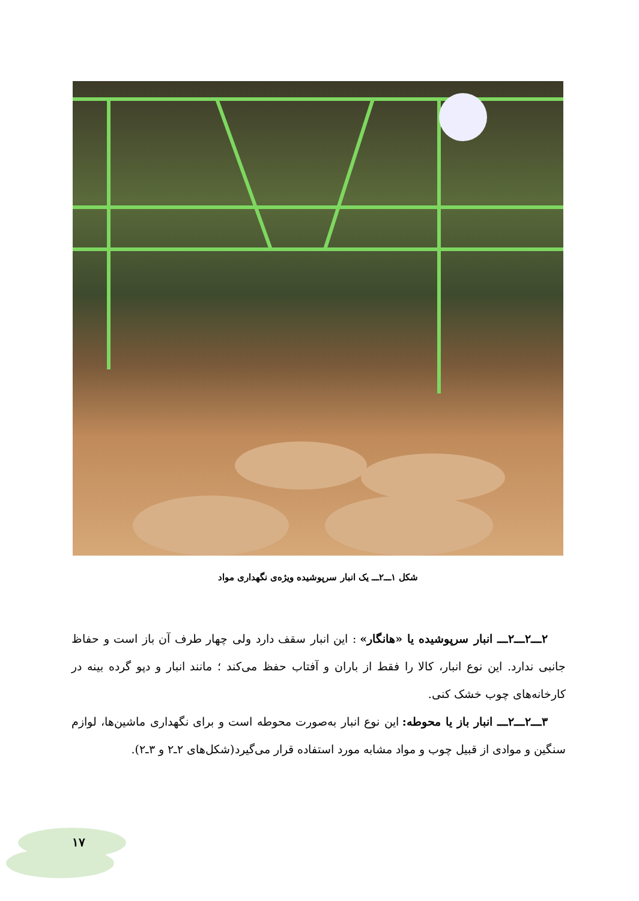شکل ۱ـــ۲ـــ یک انبار سرپوشیده ویژه‌ی نگهداری مواد
۲ـــ۲ـــ۲ـــ انبار سرپوشیده یا «هانگار» : این انبار سقف دارد ولی چهار طرف آن باز است و حفاظ جانبی ندارد. این نوع انبار، کالا را فقط از باران و آفتاب حفظ می‌کند ؛ مانند انبار و دپو گرده بینه در کارخانه‌های چوب خشک کنی.
۳ـــ۲ـــ۲ـــ انبار باز یا محوطه: این نوع انبار به‌صورت محوطه است و برای نگهداری ماشین‌ها، لوازم سنگین و موادی از قبیل چوب و مواد مشابه مورد استفاده قرار می‌گیرد(شکل‌های ۲ـ۲ و ۳ـ۲).
۱۷